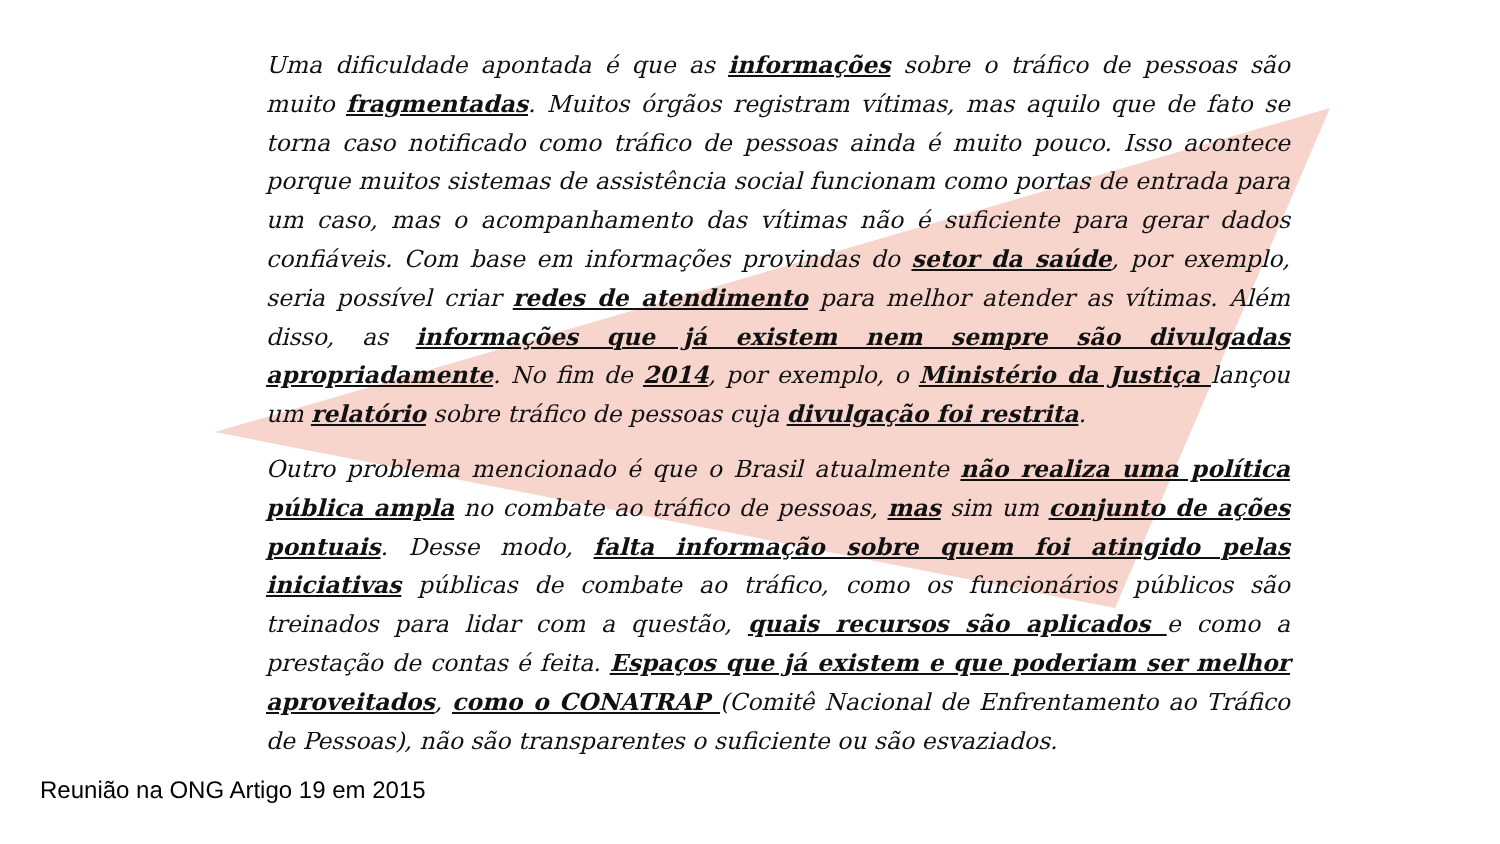Uma dificuldade apontada é que as informações sobre o tráfico de pessoas são muito fragmentadas. Muitos órgãos registram vítimas, mas aquilo que de fato se torna caso notificado como tráfico de pessoas ainda é muito pouco. Isso acontece porque muitos sistemas de assistência social funcionam como portas de entrada para um caso, mas o acompanhamento das vítimas não é suficiente para gerar dados confiáveis. Com base em informações provindas do setor da saúde, por exemplo, seria possível criar redes de atendimento para melhor atender as vítimas. Além disso, as informações que já existem nem sempre são divulgadas apropriadamente. No fim de 2014, por exemplo, o Ministério da Justiça lançou um relatório sobre tráfico de pessoas cuja divulgação foi restrita.
Outro problema mencionado é que o Brasil atualmente não realiza uma política pública ampla no combate ao tráfico de pessoas, mas sim um conjunto de ações pontuais. Desse modo, falta informação sobre quem foi atingido pelas iniciativas públicas de combate ao tráfico, como os funcionários públicos são treinados para lidar com a questão, quais recursos são aplicados e como a prestação de contas é feita. Espaços que já existem e que poderiam ser melhor aproveitados, como o CONATRAP (Comitê Nacional de Enfrentamento ao Tráfico de Pessoas), não são transparentes o suficiente ou são esvaziados.
Reunião na ONG Artigo 19 em 2015